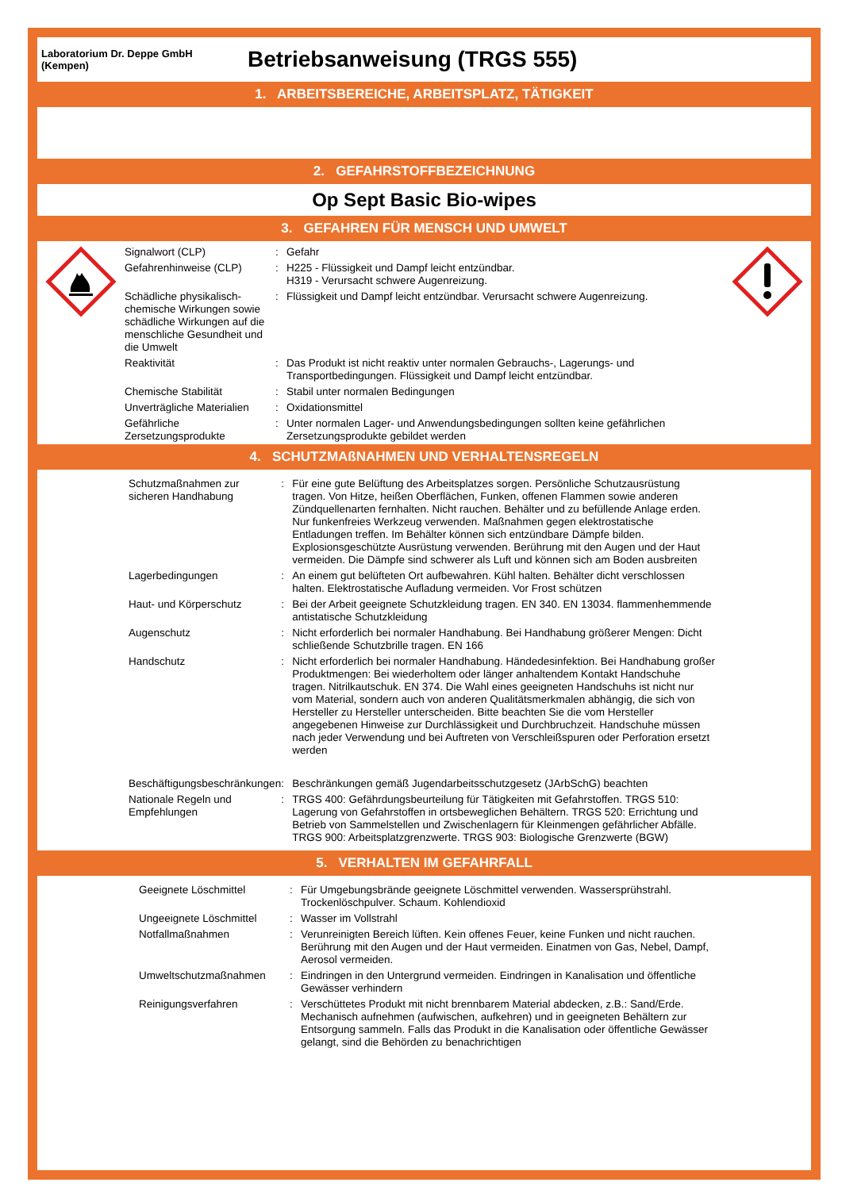Laboratorium Dr. Deppe GmbH
(Kempen)
Betriebsanweisung (TRGS 555)
1. ARBEITSBEREICHE, ARBEITSPLATZ, TÄTIGKEIT
2. GEFAHRSTOFFBEZEICHNUNG
Op Sept Basic Bio-wipes
3. GEFAHREN FÜR MENSCH UND UMWELT
| Signalwort (CLP) | : | Gefahr |
| Gefahrenhinweise (CLP) | : | H225 - Flüssigkeit und Dampf leicht entzündbar. H319 - Verursacht schwere Augenreizung. |
| Schädliche physikalisch-chemische Wirkungen sowie schädliche Wirkungen auf die menschliche Gesundheit und die Umwelt | : | Flüssigkeit und Dampf leicht entzündbar. Verursacht schwere Augenreizung. |
| Reaktivität | : | Das Produkt ist nicht reaktiv unter normalen Gebrauchs-, Lagerungs- und Transportbedingungen. Flüssigkeit und Dampf leicht entzündbar. |
| Chemische Stabilität | : | Stabil unter normalen Bedingungen |
| Unverträgliche Materialien | : | Oxidationsmittel |
| Gefährliche Zersetzungsprodukte | : | Unter normalen Lager- und Anwendungsbedingungen sollten keine gefährlichen Zersetzungsprodukte gebildet werden |
4. SCHUTZMAßNAHMEN UND VERHALTENSREGELN
| Schutzmaßnahmen zur sicheren Handhabung | : | Für eine gute Belüftung des Arbeitsplatzes sorgen. Persönliche Schutzausrüstung tragen. Von Hitze, heißen Oberflächen, Funken, offenen Flammen sowie anderen Zündquellenarten fernhalten. Nicht rauchen. Behälter und zu befüllende Anlage erden. Nur funkenfreies Werkzeug verwenden. Maßnahmen gegen elektrostatische Entladungen treffen. Im Behälter können sich entzündbare Dämpfe bilden. Explosionsgeschützte Ausrüstung verwenden. Berührung mit den Augen und der Haut vermeiden. Die Dämpfe sind schwerer als Luft und können sich am Boden ausbreiten |
| Lagerbedingungen | : | An einem gut belüfteten Ort aufbewahren. Kühl halten. Behälter dicht verschlossen halten. Elektrostatische Aufladung vermeiden. Vor Frost schützen |
| Haut- und Körperschutz | : | Bei der Arbeit geeignete Schutzkleidung tragen. EN 340. EN 13034. flammenhemmende antistatische Schutzkleidung |
| Augenschutz | : | Nicht erforderlich bei normaler Handhabung. Bei Handhabung größerer Mengen: Dicht schließende Schutzbrille tragen. EN 166 |
| Handschutz | : | Nicht erforderlich bei normaler Handhabung. Händedesinfektion. Bei Handhabung großer Produktmengen: Bei wiederholtem oder länger anhaltendem Kontakt Handschuhe tragen. Nitrilkautschuk. EN 374. Die Wahl eines geeigneten Handschuhs ist nicht nur vom Material, sondern auch von anderen Qualitätsmerkmalen abhängig, die sich von Hersteller zu Hersteller unterscheiden. Bitte beachten Sie die vom Hersteller angegebenen Hinweise zur Durchlässigkeit und Durchbruchzeit. Handschuhe müssen nach jeder Verwendung und bei Auftreten von Verschleißspuren oder Perforation ersetzt werden |
| Beschäftigungsbeschränkungen | : | Beschränkungen gemäß Jugendarbeitsschutzgesetz (JArbSchG) beachten |
| Nationale Regeln und Empfehlungen | : | TRGS 400: Gefährdungsbeurteilung für Tätigkeiten mit Gefahrstoffen. TRGS 510: Lagerung von Gefahrstoffen in ortsbeweglichen Behältern. TRGS 520: Errichtung und Betrieb von Sammelstellen und Zwischenlagern für Kleinmengen gefährlicher Abfälle. TRGS 900: Arbeitsplatzgrenzwerte. TRGS 903: Biologische Grenzwerte (BGW) |
5. VERHALTEN IM GEFAHRFALL
| Geeignete Löschmittel | : | Für Umgebungsbrände geeignete Löschmittel verwenden. Wassersprühstrahl. Trockenlöschpulver. Schaum. Kohlendioxid |
| Ungeeignete Löschmittel | : | Wasser im Vollstrahl |
| Notfallmaßnahmen | : | Verunreinigten Bereich lüften. Kein offenes Feuer, keine Funken und nicht rauchen. Berührung mit den Augen und der Haut vermeiden. Einatmen von Gas, Nebel, Dampf, Aerosol vermeiden. |
| Umweltschutzmaßnahmen | : | Eindringen in den Untergrund vermeiden. Eindringen in Kanalisation und öffentliche Gewässer verhindern |
| Reinigungsverfahren | : | Verschüttetes Produkt mit nicht brennbarem Material abdecken, z.B.: Sand/Erde. Mechanisch aufnehmen (aufwischen, aufkehren) und in geeigneten Behältern zur Entsorgung sammeln. Falls das Produkt in die Kanalisation oder öffentliche Gewässer gelangt, sind die Behörden zu benachrichtigen |